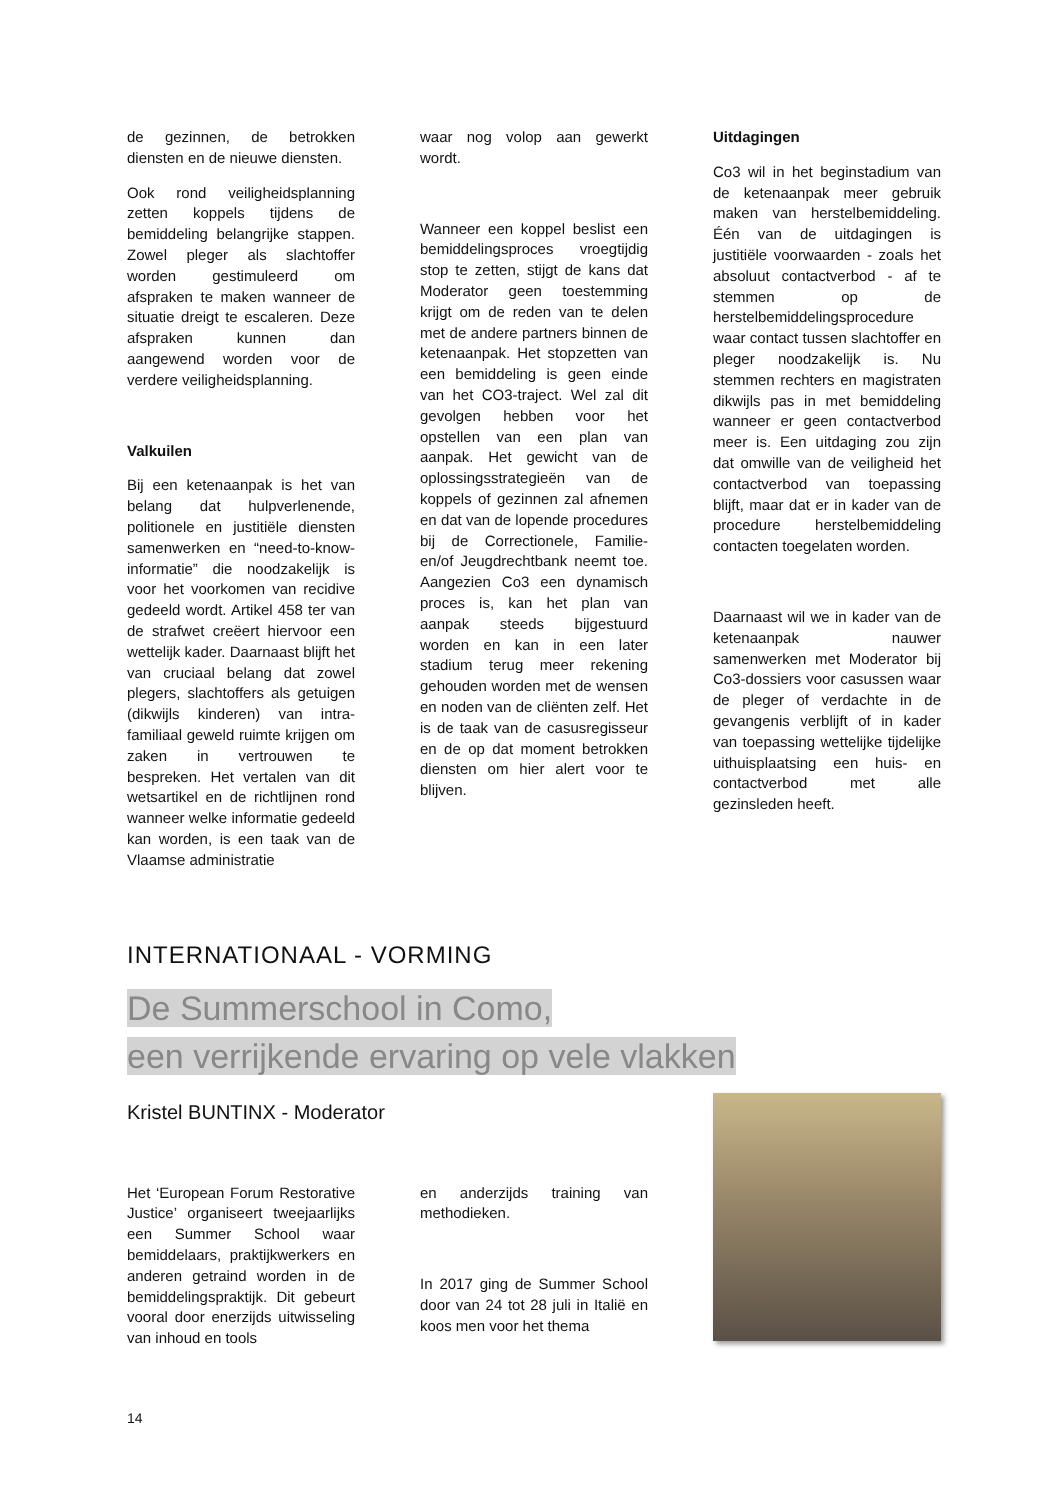de gezinnen, de betrokken diensten en de nieuwe diensten.
Ook rond veiligheidsplanning zetten koppels tijdens de bemiddeling belangrijke stappen. Zowel pleger als slachtoffer worden gestimuleerd om afspraken te maken wanneer de situatie dreigt te escaleren. Deze afspraken kunnen dan aangewend worden voor de verdere veiligheidsplanning.
Valkuilen
Bij een ketenaanpak is het van belang dat hulpverlenende, politionele en justitiële diensten samenwerken en “need-to-know-informatie” die noodzakelijk is voor het voorkomen van recidive gedeeld wordt. Artikel 458 ter van de strafwet creëert hiervoor een wettelijk kader. Daarnaast blijft het van cruciaal belang dat zowel plegers, slachtoffers als getuigen (dikwijls kinderen) van intra-familiaal geweld ruimte krijgen om zaken in vertrouwen te bespreken. Het vertalen van dit wetsartikel en de richtlijnen rond wanneer welke informatie gedeeld kan worden, is een taak van de Vlaamse administratie
waar nog volop aan gewerkt wordt.
Wanneer een koppel beslist een bemiddelingsproces vroegtijdig stop te zetten, stijgt de kans dat Moderator geen toestemming krijgt om de reden van te delen met de andere partners binnen de ketenaanpak. Het stopzetten van een bemiddeling is geen einde van het CO3-traject. Wel zal dit gevolgen hebben voor het opstellen van een plan van aanpak. Het gewicht van de oplossingsstrategieën van de koppels of gezinnen zal afnemen en dat van de lopende procedures bij de Correctionele, Familie- en/of Jeugdrechtbank neemt toe. Aangezien Co3 een dynamisch proces is, kan het plan van aanpak steeds bijgestuurd worden en kan in een later stadium terug meer rekening gehouden worden met de wensen en noden van de cliënten zelf. Het is de taak van de casusregisseur en de op dat moment betrokken diensten om hier alert voor te blijven.
Uitdagingen
Co3 wil in het beginstadium van de ketenaanpak meer gebruik maken van herstelbemiddeling. Één van de uitdagingen is justitiële voorwaarden - zoals het absoluut contactverbod - af te stemmen op de herstelbemiddelingsprocedure waar contact tussen slachtoffer en pleger noodzakelijk is. Nu stemmen rechters en magistraten dikwijls pas in met bemiddeling wanneer er geen contactverbod meer is. Een uitdaging zou zijn dat omwille van de veiligheid het contactverbod van toepassing blijft, maar dat er in kader van de procedure herstelbemiddeling contacten toegelaten worden.
Daarnaast wil we in kader van de ketenaanpak nauwer samenwerken met Moderator bij Co3-dossiers voor casussen waar de pleger of verdachte in de gevangenis verblijft of in kader van toepassing wettelijke tijdelijke uithuisplaatsing een huis- en contactverbod met alle gezinsleden heeft.
INTERNATIONAAL - VORMING
De Summerschool in Como,
een verrijkende ervaring op vele vlakken
Kristel BUNTINX - Moderator
Het ‘European Forum Restorative Justice’ organiseert tweejaarlijks een Summer School waar bemiddelaars, praktijkwerkers en anderen getraind worden in de bemiddelingspraktijk. Dit gebeurt vooral door enerzijds uitwisseling van inhoud en tools
en anderzijds training van methodieken.
In 2017 ging de Summer School door van 24 tot 28 juli in Italië en koos men voor het thema
14